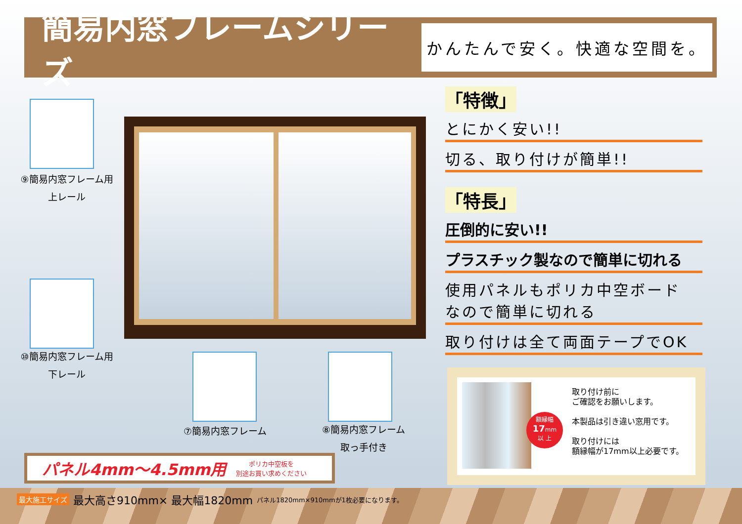簡易内窓フレームシリーズ
かんたんで安く。快適な空間を。
⑨簡易内窓フレーム用
上レール
⑩簡易内窓フレーム用
下レール
⑦簡易内窓フレーム
⑧簡易内窓フレーム
取っ手付き
「特徴」
とにかく安い!!
切る、取り付けが簡単!!
「特長」
圧倒的に安い!!
プラスチック製なので簡単に切れる
使用パネルもポリカ中空ボード なので簡単に切れる
取り付けは全て両面テープでOK
パネル4mm〜4.5mm用 ポリカ中空板を
別途お買い求めください
額縁幅
17mm
以 上
取り付け前に
ご確認をお願いします。
本製品は引き違い窓用です。
取り付けには
額縁幅が17mm以上必要です。
最大施工サイズ 最大高さ910mm× 最大幅1820mm パネル1820mm×910mmが1枚必要になります。